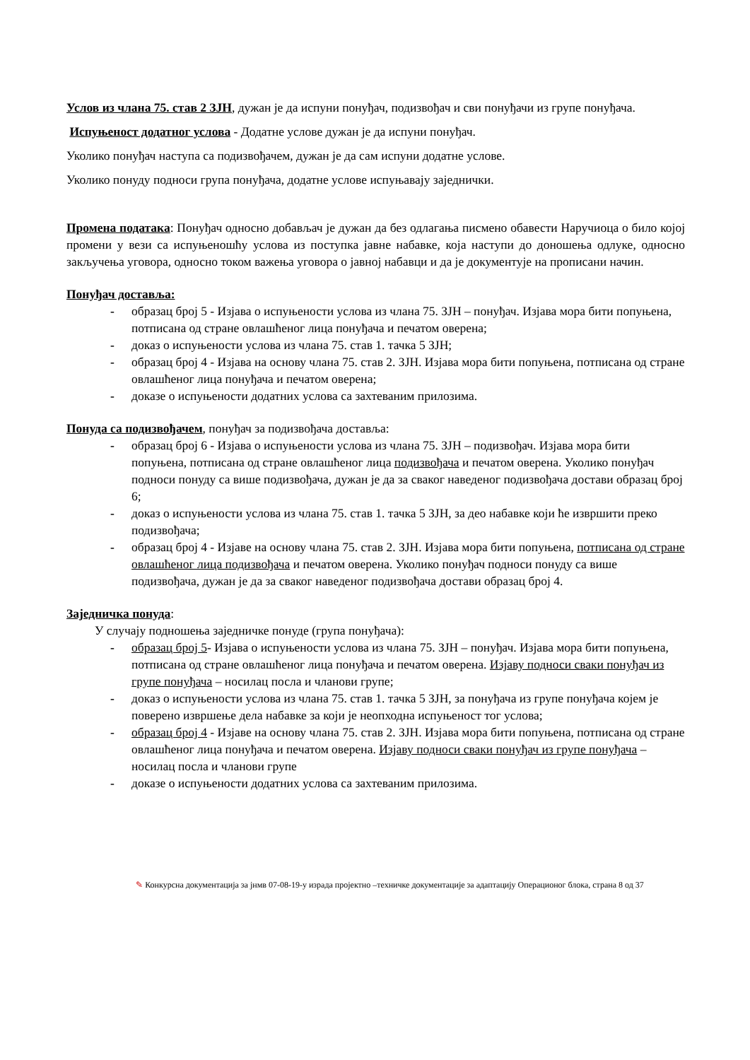Услов из члана 75. став 2 ЗЈН, дужан је да испуни понуђач, подизвођач и сви понуђачи из групе понуђача.
Испуњеност додатног услова - Додатне услове дужан је да испуни понуђач.
Уколико понуђач наступа са подизвођачем, дужан је да сам испуни додатне услове.
Уколико понуду подноси група понуђача, додатне услове испуњавају заједнички.
Промена података: Понуђач односно добављач је дужан да без одлагања писмено обавести Наручиоца о било којој промени у вези са испуњеношћу услова из поступка јавне набавке, која наступи до доношења одлуке, односно закључења уговора, односно током важења уговора о јавној набавци и да је документује на прописани начин.
Понуђач доставља:
- образац број 5 - Изјава о испуњености услова из члана 75. ЗЈН – понуђач. Изјава мора бити попуњена, потписана од стране овлашћеног лица понуђача и печатом оверена;
- доказ о испуњености услова из члана 75. став 1. тачка 5 ЗЈН;
- образац број 4 - Изјава на основу члана 75. став 2. ЗЈН. Изјава мора бити попуњена, потписана од стране овлашћеног лица понуђача и печатом оверена;
- доказе о испуњености додатних услова са захтеваним прилозима.
Понуда са подизвођачем, понуђач за подизвођача доставља:
- образац број 6 - Изјава о испуњености услова из члана 75. ЗЈН – подизвођач. Изјава мора бити попуњена, потписана од стране овлашћеног лица подизвођача и печатом оверена. Уколико понуђач подноси понуду са више подизвођача, дужан је да за сваког наведеног подизвођача достави образац број 6;
- доказ о испуњености услова из члана 75. став 1. тачка 5 ЗЈН, за део набавке који ће извршити преко подизвођача;
- образац број 4 - Изјаве на основу члана 75. став 2. ЗЈН. Изјава мора бити попуњена, потписана од стране овлашћеног лица подизвођача и печатом оверена. Уколико понуђач подноси понуду са више подизвођача, дужан је да за сваког наведеног подизвођача достави образац број 4.
Заједничка понуда:
У случају подношења заједничке понуде (група понуђача):
- образац број 5- Изјава о испуњености услова из члана 75. ЗЈН – понуђач. Изјава мора бити попуњена, потписана од стране овлашћеног лица понуђача и печатом оверена. Изјаву подноси сваки понуђач из групе понуђача – носилац посла и чланови групе;
- доказ о испуњености услова из члана 75. став 1. тачка 5 ЗЈН, за понуђача из групе понуђача којем је поверено извршење дела набавке за који је неопходна испуњеност тог услова;
- образац број 4 - Изјаве на основу члана 75. став 2. ЗЈН. Изјава мора бити попуњена, потписана од стране овлашћеног лица понуђача и печатом оверена. Изјаву подноси сваки понуђач из групе понуђача – носилац посла и чланови групе
- доказе о испуњености додатних услова са захтеваним прилозима.
✎ Конкурсна документација за јнмв 07-08-19-у израда пројектно –техничке документације за адаптацију Операционог блока, страна 8 од 37